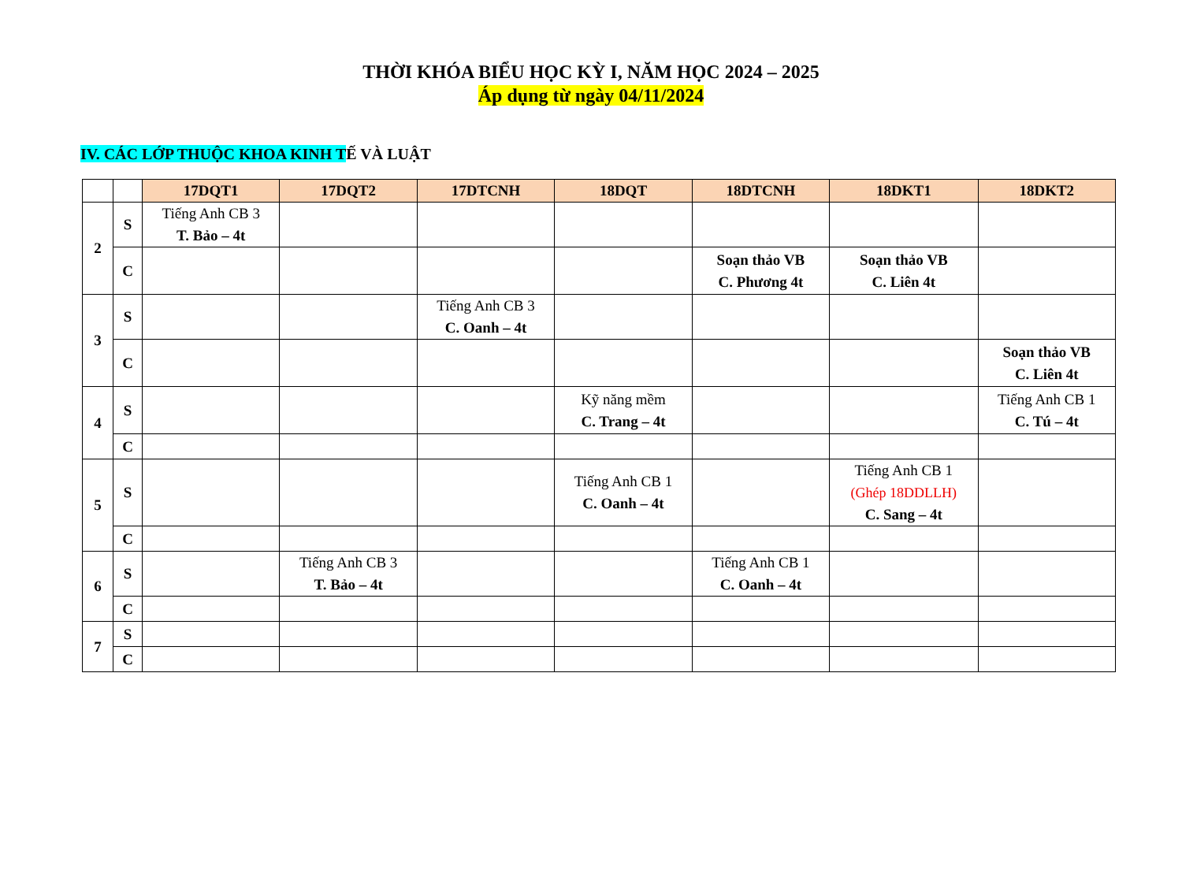THỜI KHÓA BIỂU HỌC KỲ I, NĂM HỌC 2024 – 2025
Áp dụng từ ngày 04/11/2024
IV. CÁC LỚP THUỘC KHOA KINH TẾ VÀ LUẬT
| | | 17DQT1 | 17DQT2 | 17DTCNH | 18DQT | 18DTCNH | 18DKT1 | 18DKT2 |
| --- | --- | --- | --- | --- | --- | --- | --- | --- |
| 2 | S | Tiếng Anh CB 3 T. Bảo – 4t | | | | | | |
| | C | | | | | Soạn thảo VB C. Phương 4t | Soạn thảo VB C. Liên 4t | |
| 3 | S | | | Tiếng Anh CB 3 C. Oanh – 4t | | | | |
| | C | | | | | | | Soạn thảo VB C. Liên 4t |
| 4 | S | | | | Kỹ năng mềm C. Trang – 4t | | | Tiếng Anh CB 1 C. Tú – 4t |
| | C | | | | | | | |
| 5 | S | | | | Tiếng Anh CB 1 C. Oanh – 4t | | Tiếng Anh CB 1 (Ghép 18DDLLH) C. Sang – 4t | |
| | C | | | | | | | |
| 6 | S | | Tiếng Anh CB 3 T. Bảo – 4t | | | Tiếng Anh CB 1 C. Oanh – 4t | | |
| | C | | | | | | | |
| 7 | S | | | | | | | |
| | C | | | | | | | |